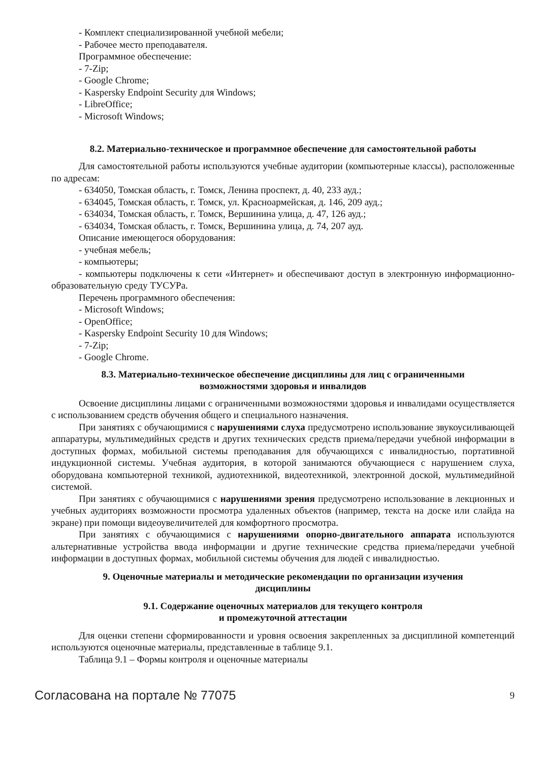- Комплект специализированной учебной мебели;
- Рабочее место преподавателя.
Программное обеспечение:
- 7-Zip;
- Google Chrome;
- Kaspersky Endpoint Security для Windows;
- LibreOffice;
- Microsoft Windows;
8.2. Материально-техническое и программное обеспечение для самостоятельной работы
Для самостоятельной работы используются учебные аудитории (компьютерные классы), расположенные по адресам:
- 634050, Томская область, г. Томск, Ленина проспект, д. 40, 233 ауд.;
- 634045, Томская область, г. Томск, ул. Красноармейская, д. 146, 209 ауд.;
- 634034, Томская область, г. Томск, Вершинина улица, д. 47, 126 ауд.;
- 634034, Томская область, г. Томск, Вершинина улица, д. 74, 207 ауд.
Описание имеющегося оборудования:
- учебная мебель;
- компьютеры;
- компьютеры подключены к сети «Интернет» и обеспечивают доступ в электронную информационно-образовательную среду ТУСУРа.
Перечень программного обеспечения:
- Microsoft Windows;
- OpenOffice;
- Kaspersky Endpoint Security 10 для Windows;
- 7-Zip;
- Google Chrome.
8.3. Материально-техническое обеспечение дисциплины для лиц с ограниченными
возможностями здоровья и инвалидов
Освоение дисциплины лицами с ограниченными возможностями здоровья и инвалидами осуществляется с использованием средств обучения общего и специального назначения.
При занятиях с обучающимися с нарушениями слуха предусмотрено использование звукоусиливающей аппаратуры, мультимедийных средств и других технических средств приема/передачи учебной информации в доступных формах, мобильной системы преподавания для обучающихся с инвалидностью, портативной индукционной системы. Учебная аудитория, в которой занимаются обучающиеся с нарушением слуха, оборудована компьютерной техникой, аудиотехникой, видеотехникой, электронной доской, мультимедийной системой.
При занятиях с обучающимися с нарушениями зрения предусмотрено использование в лекционных и учебных аудиториях возможности просмотра удаленных объектов (например, текста на доске или слайда на экране) при помощи видеоувеличителей для комфортного просмотра.
При занятиях с обучающимися с нарушениями опорно-двигательного аппарата используются альтернативные устройства ввода информации и другие технические средства приема/передачи учебной информации в доступных формах, мобильной системы обучения для людей с инвалидностью.
9. Оценочные материалы и методические рекомендации по организации изучения
дисциплины
9.1. Содержание оценочных материалов для текущего контроля
и промежуточной аттестации
Для оценки степени сформированности и уровня освоения закрепленных за дисциплиной компетенций используются оценочные материалы, представленные в таблице 9.1.
Таблица 9.1 – Формы контроля и оценочные материалы
Согласована на портале № 77075 9